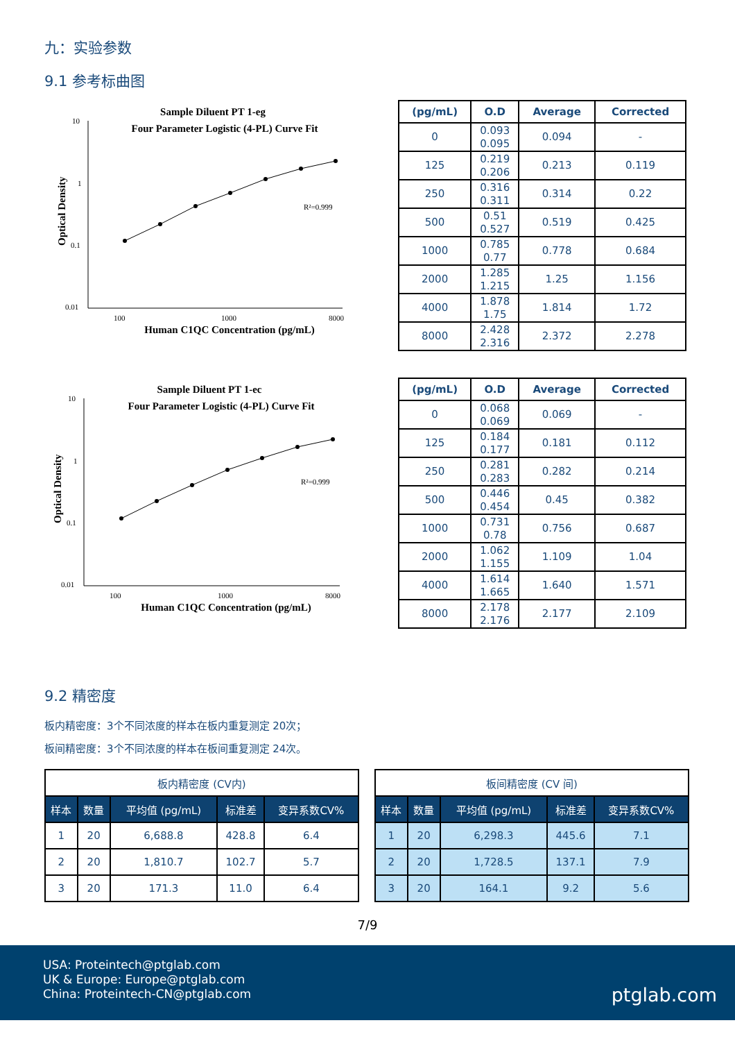九：实验参数
9.1 参考标曲图
Sample Diluent PT 1-eg
Four Parameter Logistic (4-PL) Curve Fit
10
1
0.1
0.01
100
1000
8000
Human C1QC Concentration (pg/mL)
Optical Density
R²=0.999
| (pg/mL) | O.D | Average | Corrected |
| --- | --- | --- | --- |
| 0 | 0.093 0.095 | 0.094 | - |
| 125 | 0.219 0.206 | 0.213 | 0.119 |
| 250 | 0.316 0.311 | 0.314 | 0.22 |
| 500 | 0.51 0.527 | 0.519 | 0.425 |
| 1000 | 0.785 0.77 | 0.778 | 0.684 |
| 2000 | 1.285 1.215 | 1.25 | 1.156 |
| 4000 | 1.878 1.75 | 1.814 | 1.72 |
| 8000 | 2.428 2.316 | 2.372 | 2.278 |
Sample Diluent PT 1-ec
Four Parameter Logistic (4-PL) Curve Fit
10
1
0.1
0.01
100
1000
8000
Human C1QC Concentration (pg/mL)
Optical Density
R²=0.999
| (pg/mL) | O.D | Average | Corrected |
| --- | --- | --- | --- |
| 0 | 0.068 0.069 | 0.069 | - |
| 125 | 0.184 0.177 | 0.181 | 0.112 |
| 250 | 0.281 0.283 | 0.282 | 0.214 |
| 500 | 0.446 0.454 | 0.45 | 0.382 |
| 1000 | 0.731 0.78 | 0.756 | 0.687 |
| 2000 | 1.062 1.155 | 1.109 | 1.04 |
| 4000 | 1.614 1.665 | 1.640 | 1.571 |
| 8000 | 2.178 2.176 | 2.177 | 2.109 |
9.2 精密度
板内精密度：3个不同浓度的样本在板内重复测定 20次；
板间精密度：3个不同浓度的样本在板间重复测定 24次。
| 板内精密度 (CV内) | | | | |
| --- | --- | --- | --- | --- |
| 样本 | 数量 | 平均值 (pg/mL) | 标准差 | 变异系数CV% |
| 1 | 20 | 6,688.8 | 428.8 | 6.4 |
| 2 | 20 | 1,810.7 | 102.7 | 5.7 |
| 3 | 20 | 171.3 | 11.0 | 6.4 |
| 板间精密度 (CV 间) | | | | |
| --- | --- | --- | --- | --- |
| 样本 | 数量 | 平均值 (pg/mL) | 标准差 | 变异系数CV% |
| 1 | 20 | 6,298.3 | 445.6 | 7.1 |
| 2 | 20 | 1,728.5 | 137.1 | 7.9 |
| 3 | 20 | 164.1 | 9.2 | 5.6 |
7/9
USA: Proteintech@ptglab.com
UK & Europe: Europe@ptglab.com
China: Proteintech-CN@ptglab.com
ptglab.com